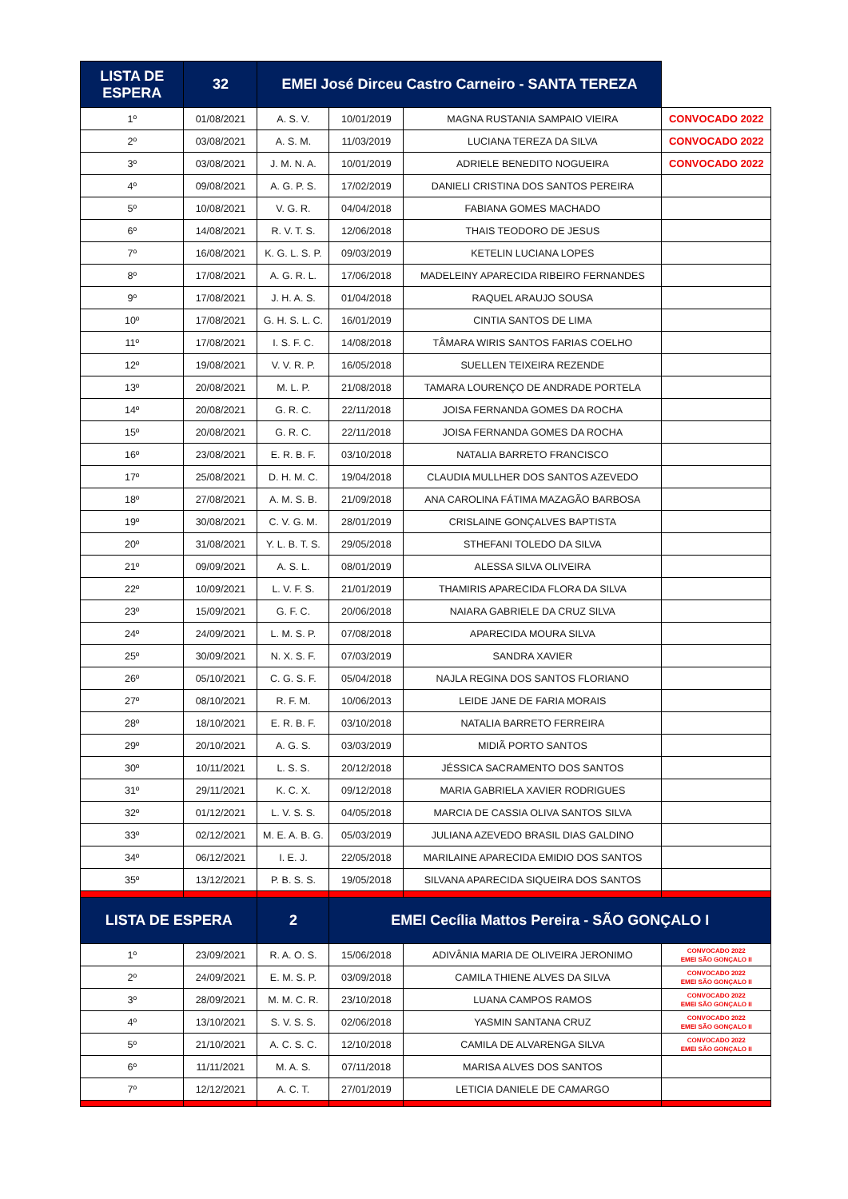| LISTA DE ESPERA | | 32 | EMEI José Dirceu Castro Carneiro - SANTA TEREZA | | |
| --- | --- | --- | --- | --- | --- |
| 1º | 01/08/2021 | A. S. V. | 10/01/2019 | MAGNA RUSTANIA SAMPAIO VIEIRA | CONVOCADO 2022 |
| 2º | 03/08/2021 | A. S. M. | 11/03/2019 | LUCIANA TEREZA DA SILVA | CONVOCADO 2022 |
| 3º | 03/08/2021 | J. M. N. A. | 10/01/2019 | ADRIELE BENEDITO NOGUEIRA | CONVOCADO 2022 |
| 4º | 09/08/2021 | A. G. P. S. | 17/02/2019 | DANIELI CRISTINA DOS SANTOS PEREIRA | |
| 5º | 10/08/2021 | V. G. R. | 04/04/2018 | FABIANA GOMES MACHADO | |
| 6º | 14/08/2021 | R. V. T. S. | 12/06/2018 | THAIS TEODORO DE JESUS | |
| 7º | 16/08/2021 | K. G. L. S. P. | 09/03/2019 | KETELIN LUCIANA LOPES | |
| 8º | 17/08/2021 | A. G. R. L. | 17/06/2018 | MADELEINY APARECIDA RIBEIRO FERNANDES | |
| 9º | 17/08/2021 | J. H. A. S. | 01/04/2018 | RAQUEL ARAUJO SOUSA | |
| 10º | 17/08/2021 | G. H. S. L. C. | 16/01/2019 | CINTIA SANTOS DE LIMA | |
| 11º | 17/08/2021 | I. S. F. C. | 14/08/2018 | TÂMARA WIRIS SANTOS FARIAS COELHO | |
| 12º | 19/08/2021 | V. V. R. P. | 16/05/2018 | SUELLEN TEIXEIRA REZENDE | |
| 13º | 20/08/2021 | M. L. P. | 21/08/2018 | TAMARA LOURENÇO DE ANDRADE PORTELA | |
| 14º | 20/08/2021 | G. R. C. | 22/11/2018 | JOISA FERNANDA GOMES DA ROCHA | |
| 15º | 20/08/2021 | G. R. C. | 22/11/2018 | JOISA FERNANDA GOMES DA ROCHA | |
| 16º | 23/08/2021 | E. R. B. F. | 03/10/2018 | NATALIA BARRETO FRANCISCO | |
| 17º | 25/08/2021 | D. H. M. C. | 19/04/2018 | CLAUDIA MULLHER DOS SANTOS AZEVEDO | |
| 18º | 27/08/2021 | A. M. S. B. | 21/09/2018 | ANA CAROLINA FÁTIMA MAZAGÃO BARBOSA | |
| 19º | 30/08/2021 | C. V. G. M. | 28/01/2019 | CRISLAINE GONÇALVES BAPTISTA | |
| 20º | 31/08/2021 | Y. L. B. T. S. | 29/05/2018 | STHEFANI TOLEDO DA SILVA | |
| 21º | 09/09/2021 | A. S. L. | 08/01/2019 | ALESSA SILVA OLIVEIRA | |
| 22º | 10/09/2021 | L. V. F. S. | 21/01/2019 | THAMIRIS APARECIDA FLORA DA SILVA | |
| 23º | 15/09/2021 | G. F. C. | 20/06/2018 | NAIARA GABRIELE DA CRUZ SILVA | |
| 24º | 24/09/2021 | L. M. S. P. | 07/08/2018 | APARECIDA MOURA SILVA | |
| 25º | 30/09/2021 | N. X. S. F. | 07/03/2019 | SANDRA XAVIER | |
| 26º | 05/10/2021 | C. G. S. F. | 05/04/2018 | NAJLA REGINA DOS SANTOS FLORIANO | |
| 27º | 08/10/2021 | R. F. M. | 10/06/2013 | LEIDE JANE DE FARIA MORAIS | |
| 28º | 18/10/2021 | E. R. B. F. | 03/10/2018 | NATALIA BARRETO FERREIRA | |
| 29º | 20/10/2021 | A. G. S. | 03/03/2019 | MIDIÃ PORTO SANTOS | |
| 30º | 10/11/2021 | L. S. S. | 20/12/2018 | JÉSSICA SACRAMENTO DOS SANTOS | |
| 31º | 29/11/2021 | K. C. X. | 09/12/2018 | MARIA GABRIELA XAVIER RODRIGUES | |
| 32º | 01/12/2021 | L. V. S. S. | 04/05/2018 | MARCIA DE CASSIA OLIVA SANTOS SILVA | |
| 33º | 02/12/2021 | M. E. A. B. G. | 05/03/2019 | JULIANA AZEVEDO BRASIL DIAS GALDINO | |
| 34º | 06/12/2021 | I. E. J. | 22/05/2018 | MARILAINE APARECIDA EMIDIO DOS SANTOS | |
| 35º | 13/12/2021 | P. B. S. S. | 19/05/2018 | SILVANA APARECIDA SIQUEIRA DOS SANTOS | |
| LISTA DE ESPERA | | 2 | EMEI Cecília Mattos Pereira - SÃO GONÇALO I | | |
| 1º | 23/09/2021 | R. A. O. S. | 15/06/2018 | ADIVÂNIA MARIA DE OLIVEIRA JERONIMO | CONVOCADO 2022 EMEI SÃO GONÇALO II |
| 2º | 24/09/2021 | E. M. S. P. | 03/09/2018 | CAMILA THIENE ALVES DA SILVA | CONVOCADO 2022 EMEI SÃO GONÇALO II |
| 3º | 28/09/2021 | M. M. C. R. | 23/10/2018 | LUANA CAMPOS RAMOS | CONVOCADO 2022 EMEI SÃO GONÇALO II |
| 4º | 13/10/2021 | S. V. S. S. | 02/06/2018 | YASMIN SANTANA CRUZ | CONVOCADO 2022 EMEI SÃO GONÇALO II |
| 5º | 21/10/2021 | A. C. S. C. | 12/10/2018 | CAMILA DE ALVARENGA SILVA | CONVOCADO 2022 EMEI SÃO GONÇALO II |
| 6º | 11/11/2021 | M. A. S. | 07/11/2018 | MARISA ALVES DOS SANTOS | |
| 7º | 12/12/2021 | A. C. T. | 27/01/2019 | LETICIA DANIELE DE CAMARGO | |